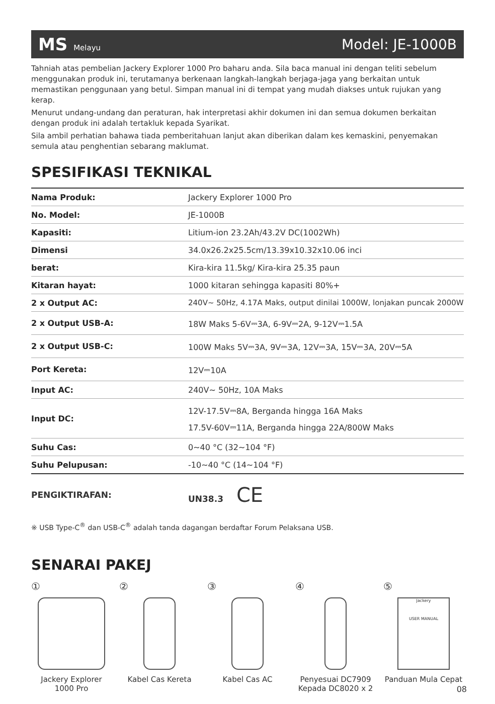MS Melayu Model: JE-1000B
Tahniah atas pembelian Jackery Explorer 1000 Pro baharu anda. Sila baca manual ini dengan teliti sebelum menggunakan produk ini, terutamanya berkenaan langkah-langkah berjaga-jaga yang berkaitan untuk memastikan penggunaan yang betul. Simpan manual ini di tempat yang mudah diakses untuk rujukan yang kerap.
Menurut undang-undang dan peraturan, hak interpretasi akhir dokumen ini dan semua dokumen berkaitan dengan produk ini adalah tertakluk kepada Syarikat.
Sila ambil perhatian bahawa tiada pemberitahuan lanjut akan diberikan dalam kes kemaskini, penyemakan semula atau penghentian sebarang maklumat.
SPESIFIKASI TEKNIKAL
| Nama Produk: | Jackery Explorer 1000 Pro |
| No. Model: | JE-1000B |
| Kapasiti: | Litium-ion 23.2Ah/43.2V DC(1002Wh) |
| Dimensi | 34.0x26.2x25.5cm/13.39x10.32x10.06 inci |
| berat: | Kira-kira 11.5kg/ Kira-kira 25.35 paun |
| Kitaran hayat: | 1000 kitaran sehingga kapasiti 80%+ |
| 2 x Output AC: | 240V~ 50Hz, 4.17A Maks, output dinilai 1000W, lonjakan puncak 2000W |
| 2 x Output USB-A: | 18W Maks 5-6V⎓3A, 6-9V⎓2A, 9-12V⎓1.5A |
| 2 x Output USB-C: | 100W Maks 5V⎓3A, 9V⎓3A, 12V⎓3A, 15V⎓3A, 20V⎓5A |
| Port Kereta: | 12V⎓10A |
| Input AC: | 240V~ 50Hz, 10A Maks |
| Input DC: | 12V-17.5V⎓8A, Berganda hingga 16A Maks 17.5V-60V⎓11A, Berganda hingga 22A/800W Maks |
| Suhu Cas: | 0~40 °C (32~104 °F) |
| Suhu Pelupusan: | -10~40 °C (14~104 °F) |
PENGIKTIRAFAN: UN38.3 CE
※ USB Type-C<sup>®</sup> dan USB-C<sup>®</sup> adalah tanda dagangan berdaftar Forum Pelaksana USB.
SENARAI PAKEJ
①
Jackery Explorer 1000 Pro
②
Kabel Cas Kereta
③
Kabel Cas AC
④
Penyesuai DC7909 Kepada DC8020 x 2
⑤
Jackery
USER MANUAL
Panduan Mula Cepat
08